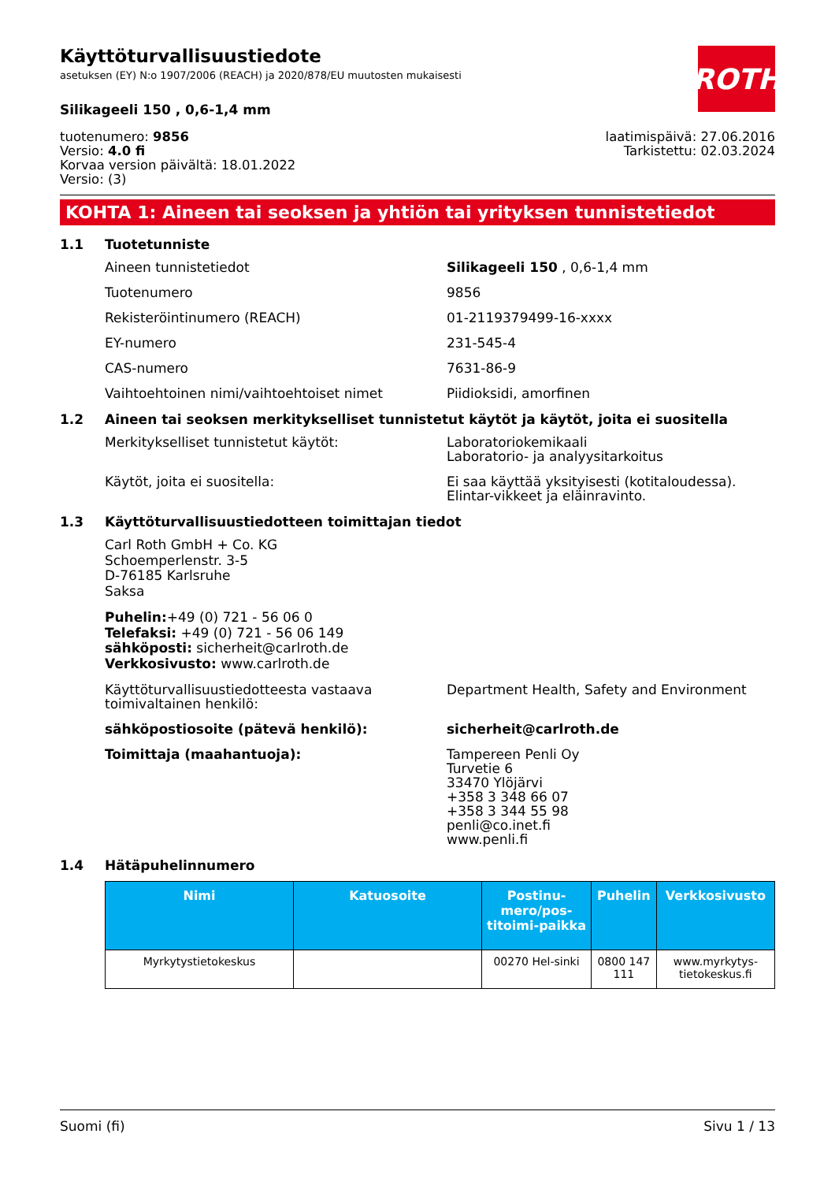ROTH
Käyttöturvallisuustiedote
asetuksen (EY) N:o 1907/2006 (REACH) ja 2020/878/EU muutosten mukaisesti
Silikageeli 150 , 0,6-1,4 mm
tuotenumero: 9856
Versio: 4.0 fi
Korvaa version päivältä: 18.01.2022
Versio: (3)
laatimispäivä: 27.06.2016
Tarkistettu: 02.03.2024
KOHTA 1: Aineen tai seoksen ja yhtiön tai yrityksen tunnistetiedot
1.1 Tuotetunniste
Aineen tunnistetiedot Silikageeli 150 , 0,6-1,4 mm
Tuotenumero 9856
Rekisteröintinumero (REACH) 01-2119379499-16-xxxx
EY-numero 231-545-4
CAS-numero 7631-86-9
Vaihtoehtoinen nimi/vaihtoehtoiset nimet Piidioksidi, amorfinen
1.2 Aineen tai seoksen merkitykselliset tunnistetut käytöt ja käytöt, joita ei suositella
Merkitykselliset tunnistetut käytöt: Laboratoriokemikaali
Laboratorio- ja analyysitarkoitus
Käytöt, joita ei suositella: Ei saa käyttää yksityisesti (kotitaloudessa). Elintar-vikkeet ja eläinravinto.
1.3 Käyttöturvallisuustiedotteen toimittajan tiedot
Carl Roth GmbH + Co. KG
Schoemperlenstr. 3-5
D-76185 Karlsruhe
Saksa
Puhelin:+49 (0) 721 - 56 06 0
Telefaksi: +49 (0) 721 - 56 06 149
sähköposti: sicherheit@carlroth.de
Verkkosivusto: www.carlroth.de
Käyttöturvallisuustiedotteesta vastaava toimivaltainen henkilö:
Department Health, Safety and Environment
sähköpostiosoite (pätevä henkilö): sicherheit@carlroth.de
Toimittaja (maahantuoja): Tampereen Penli Oy
Turvetie 6
33470 Ylöjärvi
+358 3 348 66 07
+358 3 344 55 98
penli@co.inet.fi
www.penli.fi
1.4 Hätäpuhelinnumero
| Nimi | Katuosoite | Postinu-mero/pos-titoimi-paikka | Puhelin | Verkkosivusto |
| --- | --- | --- | --- | --- |
| Myrkytystietokeskus | | 00270 Hel-sinki | 0800 147 111 | www.myrkytys-tietokeskus.fi |
Suomi (fi) Sivu 1 / 13